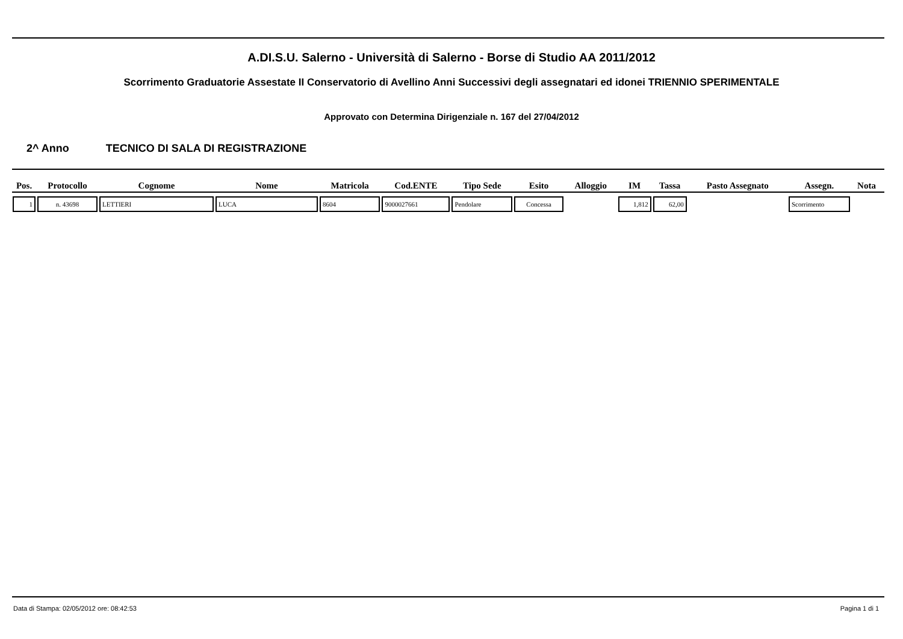A.DI.S.U. Salerno - Università di Salerno - Borse di Studio AA 2011/2012
Scorrimento Graduatorie Assestate II Conservatorio di Avellino Anni Successivi degli assegnatari ed idonei TRIENNIO SPERIMENTALE
Approvato con Determina Dirigenziale n. 167 del 27/04/2012
2^ Anno TECNICO DI SALA DI REGISTRAZIONE
| Pos. | Protocollo | Cognome | Nome | Matricola | Cod.ENTE | Tipo Sede | Esito | Alloggio | IM | Tassa | Pasto Assegnato | Assegn. | Nota |
| --- | --- | --- | --- | --- | --- | --- | --- | --- | --- | --- | --- | --- | --- |
| 1 | n. 43698 | LETTIERI | LUCA | 8604 | 9000027661 | Pendolare | Concessa | | 1,812 | 62,00 | | Scorrimento | |
Data di Stampa: 02/05/2012 ore: 08:42:53 Pagina 1 di 1